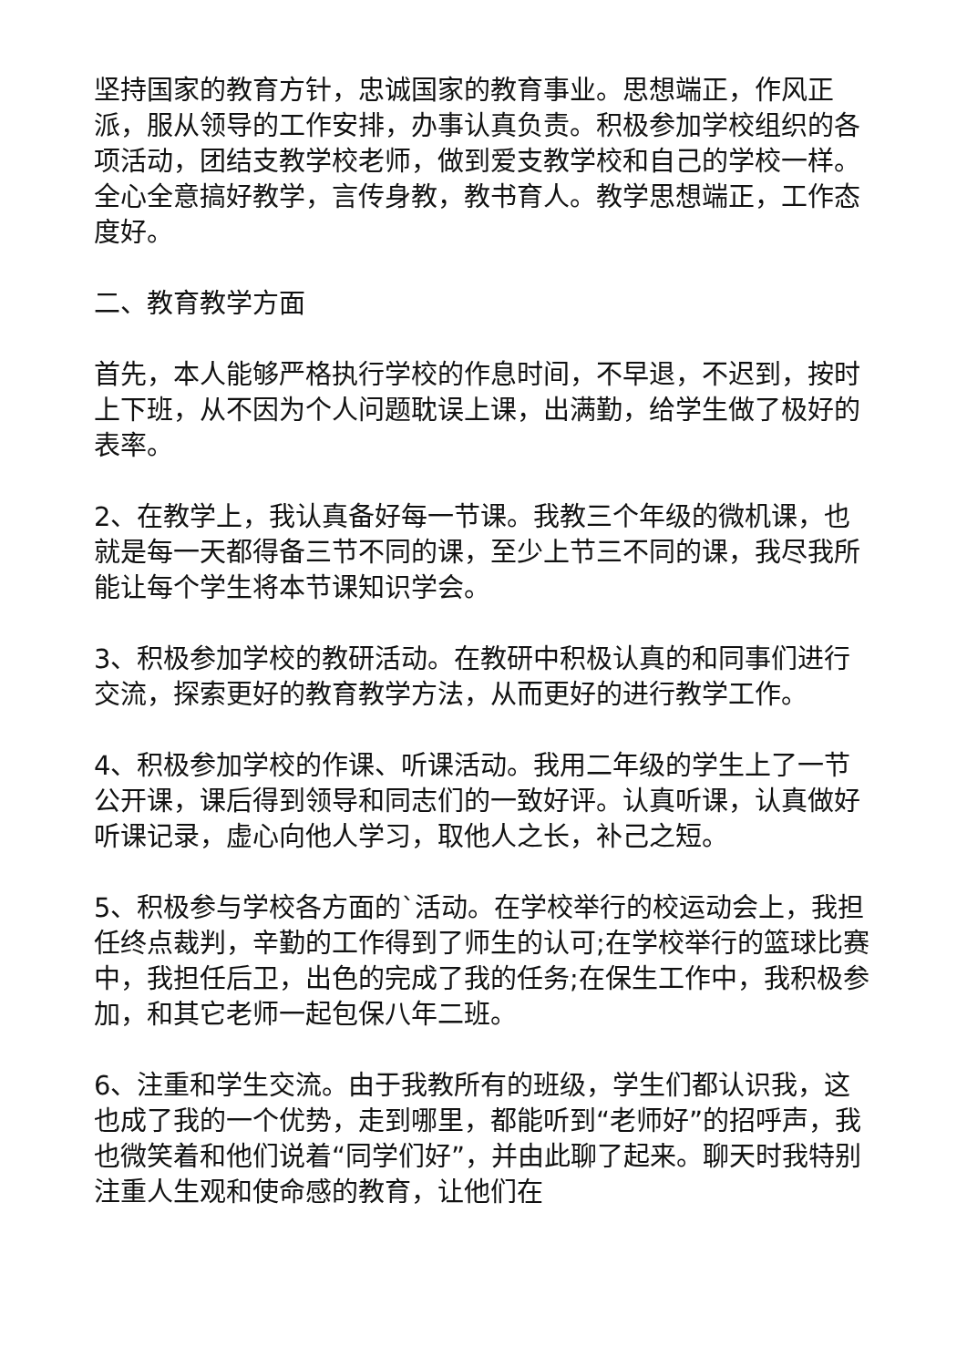坚持国家的教育方针，忠诚国家的教育事业。思想端正，作风正派，服从领导的工作安排，办事认真负责。积极参加学校组织的各项活动，团结支教学校老师，做到爱支教学校和自己的学校一样。全心全意搞好教学，言传身教，教书育人。教学思想端正，工作态度好。
二、教育教学方面
首先，本人能够严格执行学校的作息时间，不早退，不迟到，按时上下班，从不因为个人问题耽误上课，出满勤，给学生做了极好的表率。
2、在教学上，我认真备好每一节课。我教三个年级的微机课，也就是每一天都得备三节不同的课，至少上节三不同的课，我尽我所能让每个学生将本节课知识学会。
3、积极参加学校的教研活动。在教研中积极认真的和同事们进行交流，探索更好的教育教学方法，从而更好的进行教学工作。
4、积极参加学校的作课、听课活动。我用二年级的学生上了一节公开课，课后得到领导和同志们的一致好评。认真听课，认真做好听课记录，虚心向他人学习，取他人之长，补己之短。
5、积极参与学校各方面的`活动。在学校举行的校运动会上，我担任终点裁判，辛勤的工作得到了师生的认可;在学校举行的篮球比赛中，我担任后卫，出色的完成了我的任务;在保生工作中，我积极参加，和其它老师一起包保八年二班。
6、注重和学生交流。由于我教所有的班级，学生们都认识我，这也成了我的一个优势，走到哪里，都能听到“老师好”的招呼声，我也微笑着和他们说着“同学们好”，并由此聊了起来。聊天时我特别注重人生观和使命感的教育，让他们在